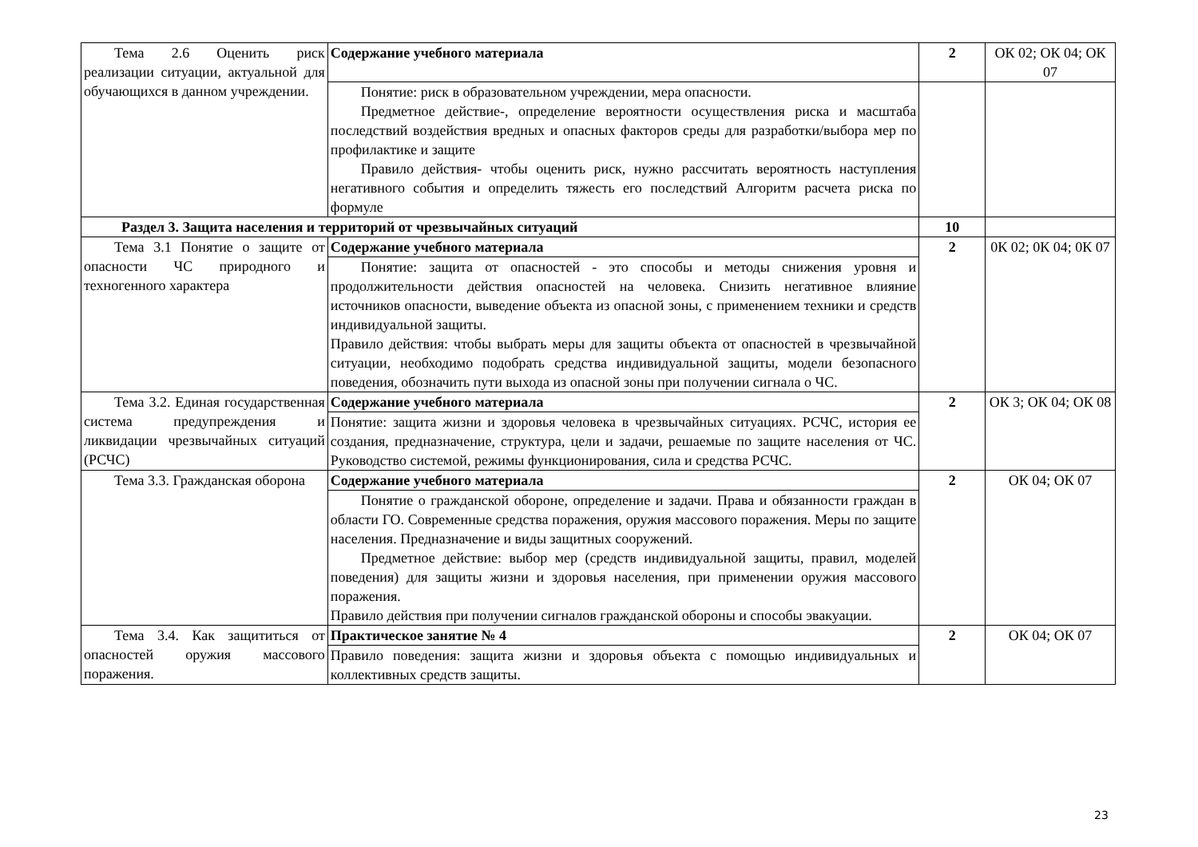| Тема 2.6 Оценить риск реализации ситуации, актуальной для обучающихся в данном учреждении. | Содержание учебного материала | 2 | ОК 02; ОК 04; ОК 07 |
| | Понятие: риск в образовательном учреждении, мера опасности. Предметное действие-, определение вероятности осуществления риска и масштаба последствий воздействия вредных и опасных факторов среды для разработки/выбора мер по профилактике и защите Правило действия- чтобы оценить риск, нужно рассчитать вероятность наступления негативного события и определить тяжесть его последствий Алгоритм расчета риска по формуле | | |
| Раздел 3. Защита населения и территорий от чрезвычайных ситуаций | | 10 | |
| Тема 3.1 Понятие о защите от опасности ЧС природного и техногенного характера | Содержание учебного материала | 2 | 0К 02; 0К 04; 0К 07 |
| | Понятие: защита от опасностей - это способы и методы снижения уровня и продолжительности действия опасностей на человека. Снизить негативное влияние источников опасности, выведение объекта из опасной зоны, с применением техники и средств индивидуальной защиты. Правило действия: чтобы выбрать меры для защиты объекта от опасностей в чрезвычайной ситуации, необходимо подобрать средства индивидуальной защиты, модели безопасного поведения, обозначить пути выхода из опасной зоны при получении сигнала о ЧС. | | |
| Тема 3.2. Единая государственная система предупреждения и ликвидации чрезвычайных ситуаций (РСЧС) | Содержание учебного материала | 2 | ОК 3; ОК 04; ОК 08 |
| | Понятие: защита жизни и здоровья человека в чрезвычайных ситуациях. РСЧС, история ее создания, предназначение, структура, цели и задачи, решаемые по защите населения от ЧС. Руководство системой, режимы функционирования, сила и средства РСЧС. | | |
| Тема 3.3. Гражданская оборона | Содержание учебного материала | 2 | ОК 04; ОК 07 |
| | Понятие о гражданской обороне, определение и задачи. Права и обязанности граждан в области ГО. Современные средства поражения, оружия массового поражения. Меры по защите населения. Предназначение и виды защитных сооружений. Предметное действие: выбор мер (средств индивидуальной защиты, правил, моделей поведения) для защиты жизни и здоровья населения, при применении оружия массового поражения. Правило действия при получении сигналов гражданской обороны и способы эвакуации. | | |
| Тема 3.4. Как защититься от опасностей оружия массового поражения. | Практическое занятие № 4 | 2 | ОК 04; ОК 07 |
| | Правило поведения: защита жизни и здоровья объекта с помощью индивидуальных и коллективных средств защиты. | | |
23